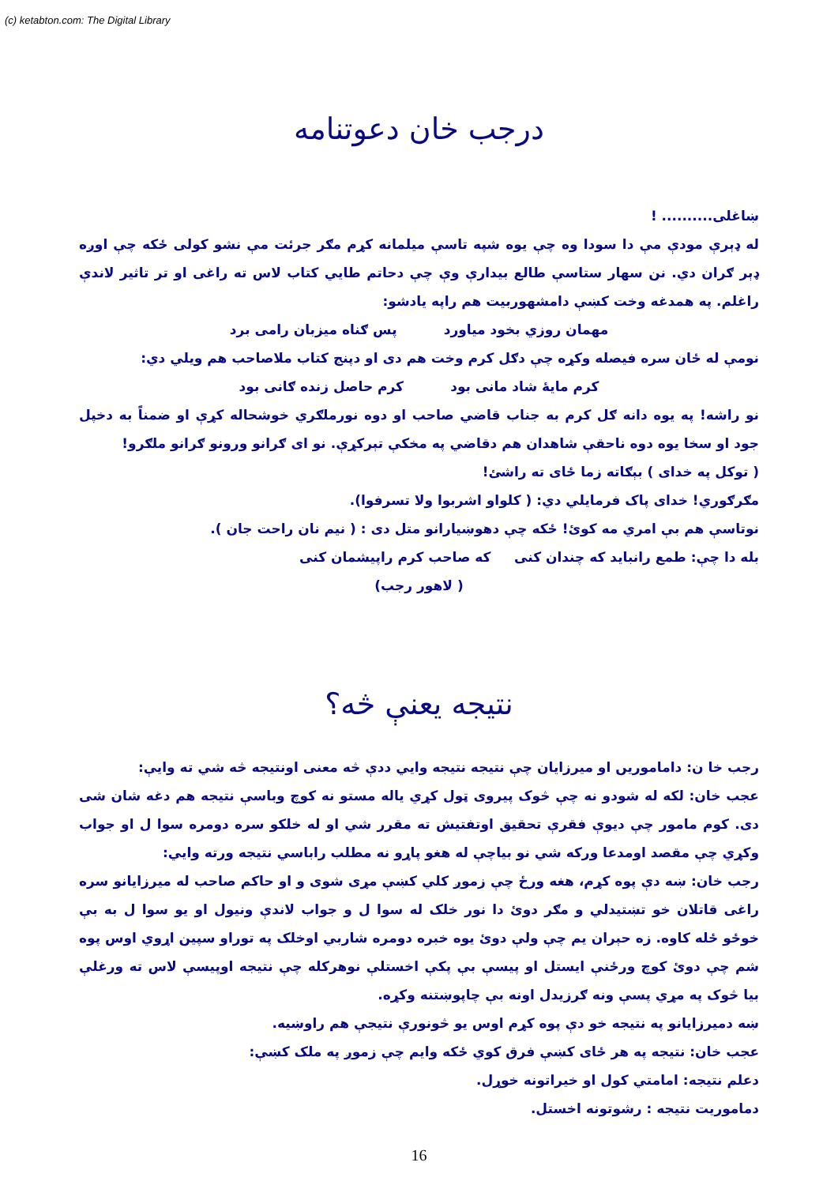(c) ketabton.com: The Digital Library
درجب خان دعوتنامه
ښاغلی.......... !
له ډېرې مودې مې دا سودا وه چې یوه شپه تاسې میلمانه کړم مګر جرئت مې نشو کولی ځکه چې اوږه ډېر ګران دي. نن سهار ستاسې طالع بیدارې وې چې دحاتم طایي کتاب لاس ته راغی او تر تاثیر لاندې راغلم. په همدغه وخت کښې دامشهوربیت هم راپه یادشو:
مهمان روزي بخود میاورد پس ګناه میزبان رامی برد
نومې له ځان سره فیصله وکړه چې دګل کرم وخت هم دی او دپنج کتاب ملاصاحب هم ویلي دي:
کرم مایهٔ شاد مانی بود کرم حاصل زنده ګانی بود
نو راشه! په یوه دانه ګل کرم به جناب قاضي صاحب او دوه نورملګري خوشحاله کړې او ضمناً به دخپل جود او سخا یوه دوه ناحقې شاهدان هم دقاضي په مخکې تېرکړې. نو ای ګرانو ورونو ګرانو ملګرو!
( توکل په خدای ) بېګاته زما ځای ته راشئ!
مګرګوري! خدای پاک فرمایلي دي: ( کلواو اشربوا ولا تسرفوا).
نوتاسې هم بې امري مه کوئ! ځکه چې دهوښیارانو متل دی : ( نیم نان راحت جان ).
بله دا چې: طمع رانباید که چندان کنی که صاحب کرم راپیشمان کنی
( لاهور رجب)
نتیجه یعنې څه؟
رجب خا ن: داماموریں او میرزایان چې نتیجه نتیجه وایي ددې څه معنی اونتیجه څه شي ته وایې:
عجب خان: لکه له شودو نه چې څوک پیروی ټول کړي یاله مستو نه کوچ وباسې نتیجه هم دغه شان شی دی. کوم مامور چې دیوې فقرې تحقیق اوتفتیش ته مقرر شي او له خلکو سره دومره سوا ل او جواب وکړي چې مقصد اومدعا ورکه شي نو بیاچې له هغو پاړو نه مطلب راباسي نتیجه ورته وایي:
رجب خان: ښه دې پوه کړم، هغه ورځ چې زموږ کلي کښې مړی شوی و او حاکم صاحب له میرزایانو سره راغی قاتلان خو تښتیدلي و مګر دوئ دا نور خلک له سوا ل و جواب لاندې ونیول او یو سوا ل به بې خوځو ځله کاوه. زه حېران یم چې ولې دوئ یوه خبره دومره شاربي اوخلک په توراو سپین اړوي اوس پوه شم چې دوئ کوچ ورځنې ایستل او پیسې بې پکې اخستلې نوهرکله چې نتیجه اوپیسې لاس ته ورغلې بیا څوک په مړي پسې ونه ګرزیدل اونه بې چاپوښتنه وکړه.
ښه دمیرزایانو په نتیجه خو دې پوه کړم اوس یو څونورې نتیجې هم راوښیه.
عجب خان: نتیجه په هر ځای کښې فرق کوي ځکه وایم چې زموږ په ملک کښې:
دعلم نتیجه: امامتي کول او خیراتونه خوړل.
دماموریت نتیجه : رشوتونه اخستل.
16